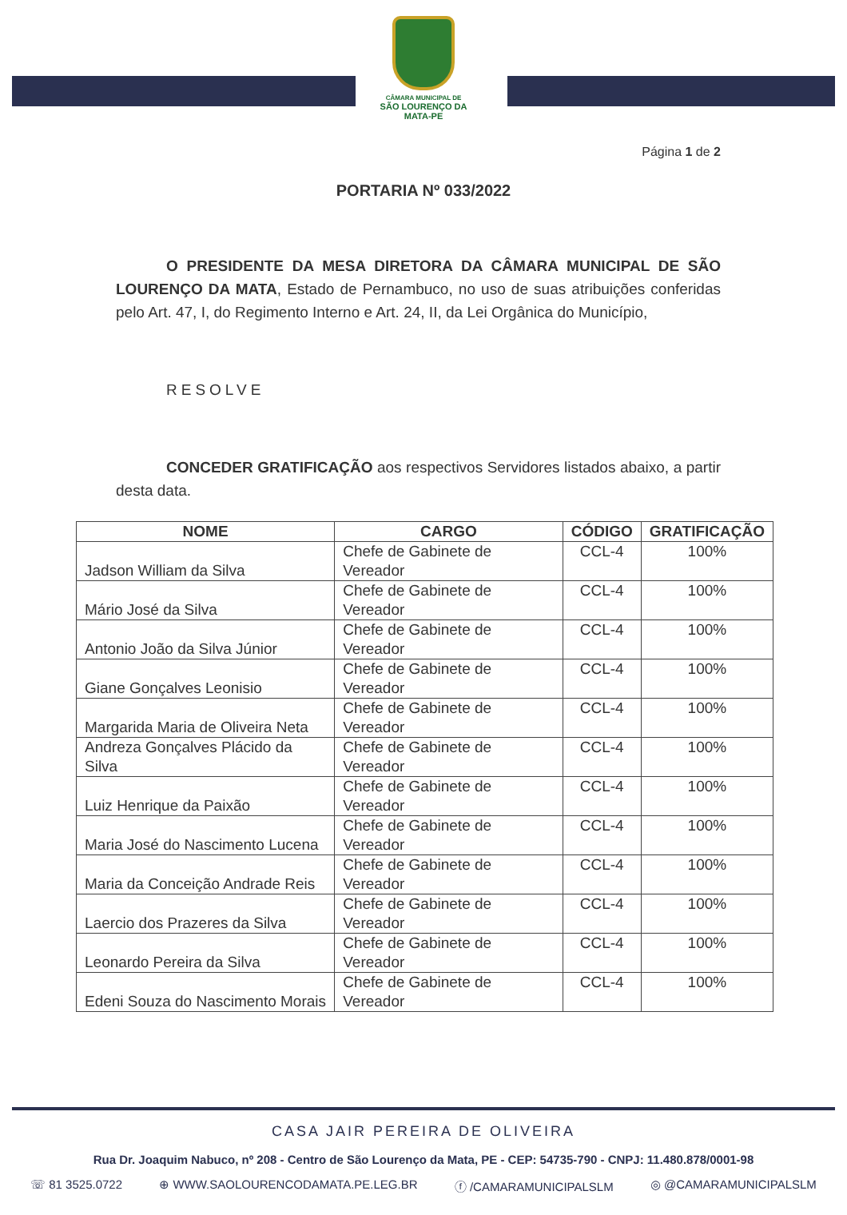CÂMARA MUNICIPAL DE
SÃO LOURENÇO DA MATA-PE
Página 1 de 2
PORTARIA Nº 033/2022
O PRESIDENTE DA MESA DIRETORA DA CÂMARA MUNICIPAL DE SÃO LOURENÇO DA MATA, Estado de Pernambuco, no uso de suas atribuições conferidas pelo Art. 47, I, do Regimento Interno e Art. 24, II, da Lei Orgânica do Município,
RESOLVE
CONCEDER GRATIFICAÇÃO aos respectivos Servidores listados abaixo, a partir desta data.
| NOME | CARGO | CÓDIGO | GRATIFICAÇÃO |
| --- | --- | --- | --- |
| Jadson William da Silva | Chefe de Gabinete de Vereador | CCL-4 | 100% |
| Mário José da Silva | Chefe de Gabinete de Vereador | CCL-4 | 100% |
| Antonio João da Silva Júnior | Chefe de Gabinete de Vereador | CCL-4 | 100% |
| Giane Gonçalves Leonisio | Chefe de Gabinete de Vereador | CCL-4 | 100% |
| Margarida Maria de Oliveira Neta | Chefe de Gabinete de Vereador | CCL-4 | 100% |
| Andreza Gonçalves Plácido da Silva | Chefe de Gabinete de Vereador | CCL-4 | 100% |
| Luiz Henrique da Paixão | Chefe de Gabinete de Vereador | CCL-4 | 100% |
| Maria José do Nascimento Lucena | Chefe de Gabinete de Vereador | CCL-4 | 100% |
| Maria da Conceição Andrade Reis | Chefe de Gabinete de Vereador | CCL-4 | 100% |
| Laercio dos Prazeres da Silva | Chefe de Gabinete de Vereador | CCL-4 | 100% |
| Leonardo Pereira da Silva | Chefe de Gabinete de Vereador | CCL-4 | 100% |
| Edeni Souza do Nascimento Morais | Chefe de Gabinete de Vereador | CCL-4 | 100% |
CASA JAIR PEREIRA DE OLIVEIRA
Rua Dr. Joaquim Nabuco, nº 208 - Centro de São Lourenço da Mata, PE - CEP: 54735-790 - CNPJ: 11.480.878/0001-98
☏ 81 3525.0722 ⊕ WWW.SAOLOURENCODAMATA.PE.LEG.BR ⓕ /CAMARAMUNICIPALSLM ◎ @CAMARAMUNICIPALSLM